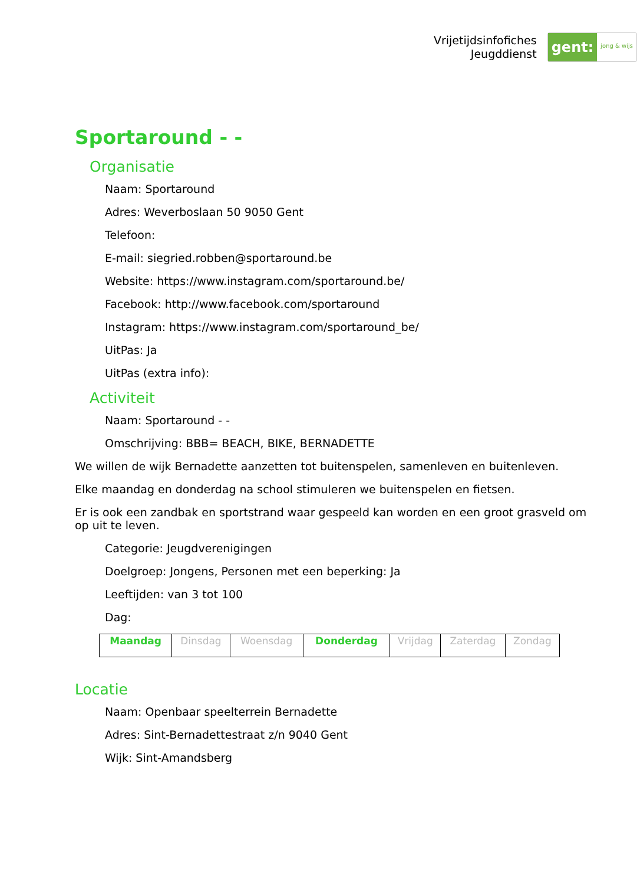Vrijetijdsinfofiches
Jeugddienst
gent: jong & wijs
Sportaround - -
Organisatie
Naam: Sportaround
Adres: Weverboslaan 50 9050 Gent
Telefoon:
E-mail: siegried.robben@sportaround.be
Website: https://www.instagram.com/sportaround.be/
Facebook: http://www.facebook.com/sportaround
Instagram: https://www.instagram.com/sportaround_be/
UitPas: Ja
UitPas (extra info):
Activiteit
Naam: Sportaround - -
Omschrijving: BBB= BEACH, BIKE, BERNADETTE
We willen de wijk Bernadette aanzetten tot buitenspelen, samenleven en buitenleven.
Elke maandag en donderdag na school stimuleren we buitenspelen en fietsen.
Er is ook een zandbak en sportstrand waar gespeeld kan worden en een groot grasveld om op uit te leven.
Categorie: Jeugdverenigingen
Doelgroep: Jongens, Personen met een beperking: Ja
Leeftijden: van 3 tot 100
Dag:
| Maandag | Dinsdag | Woensdag | Donderdag | Vrijdag | Zaterdag | Zondag |
Locatie
Naam: Openbaar speelterrein Bernadette
Adres: Sint-Bernadettestraat z/n 9040 Gent
Wijk: Sint-Amandsberg